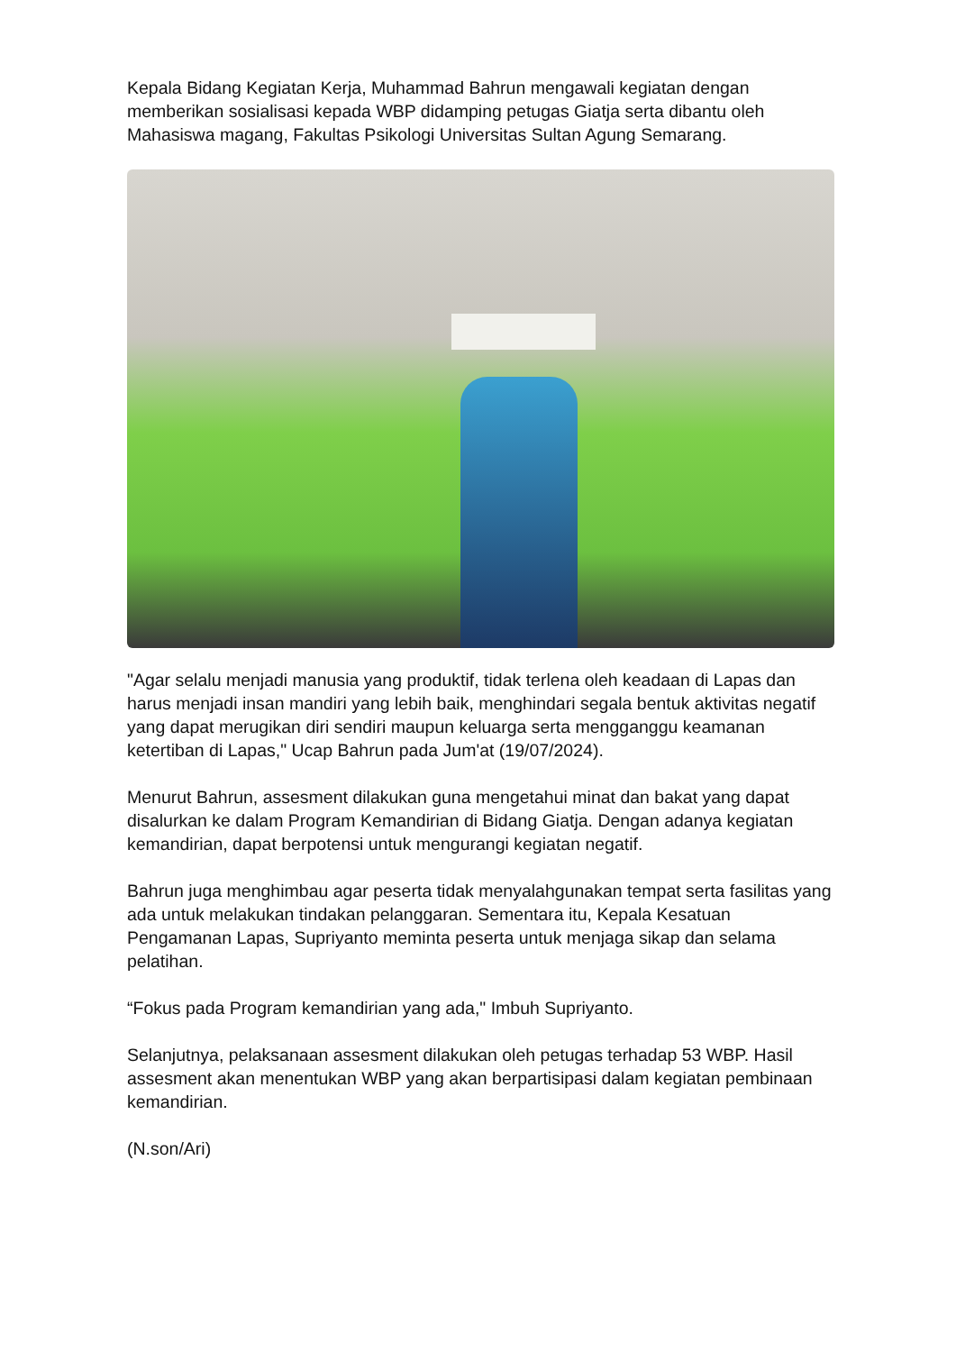Kepala Bidang Kegiatan Kerja, Muhammad Bahrun mengawali kegiatan dengan memberikan sosialisasi kepada WBP didamping petugas Giatja serta dibantu oleh Mahasiswa magang, Fakultas Psikologi Universitas Sultan Agung Semarang.
"Agar selalu menjadi manusia yang produktif, tidak terlena oleh keadaan di Lapas dan harus menjadi insan mandiri yang lebih baik, menghindari segala bentuk aktivitas negatif yang dapat merugikan diri sendiri maupun keluarga serta mengganggu keamanan ketertiban di Lapas," Ucap Bahrun pada Jum'at (19/07/2024).
Menurut Bahrun, assesment dilakukan guna mengetahui minat dan bakat yang dapat disalurkan ke dalam Program Kemandirian di Bidang Giatja. Dengan adanya kegiatan kemandirian, dapat berpotensi untuk mengurangi kegiatan negatif.
Bahrun juga menghimbau agar peserta tidak menyalahgunakan tempat serta fasilitas yang ada untuk melakukan tindakan pelanggaran. Sementara itu, Kepala Kesatuan Pengamanan Lapas, Supriyanto meminta peserta untuk menjaga sikap dan selama pelatihan.
“Fokus pada Program kemandirian yang ada," Imbuh Supriyanto.
Selanjutnya, pelaksanaan assesment dilakukan oleh petugas terhadap 53 WBP. Hasil assesment akan menentukan WBP yang akan berpartisipasi dalam kegiatan pembinaan kemandirian.
(N.son/Ari)